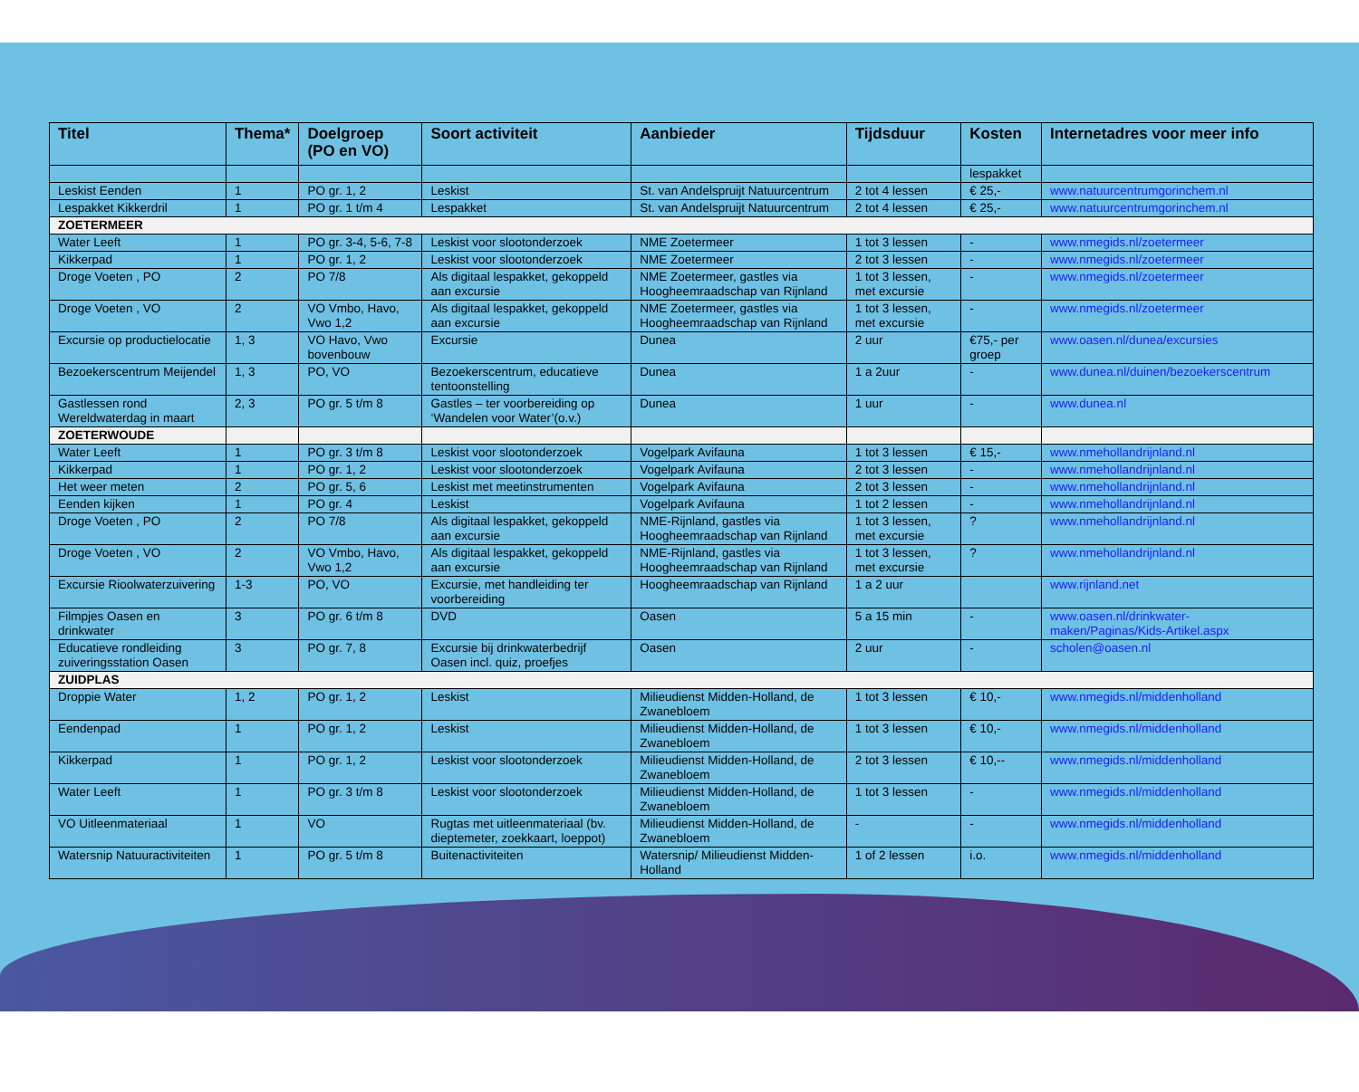| Titel | Thema* | Doelgroep (PO en VO) | Soort activiteit | Aanbieder | Tijdsduur | Kosten | Internetadres voor meer info |
| --- | --- | --- | --- | --- | --- | --- | --- |
| | | | | | | lespakket | |
| Leskist Eenden | 1 | PO gr. 1, 2 | Leskist | St. van Andelspruijt Natuurcentrum | 2 tot 4 lessen | € 25,- | www.natuurcentrumgorinchem.nl |
| Lespakket Kikkerdril | 1 | PO gr. 1 t/m 4 | Lespakket | St. van Andelspruijt Natuurcentrum | 2 tot 4 lessen | € 25,- | www.natuurcentrumgorinchem.nl |
| ZOETERMEER | | | | | | | |
| Water Leeft | 1 | PO gr. 3-4, 5-6, 7-8 | Leskist voor slootonderzoek | NME Zoetermeer | 1 tot 3 lessen | - | www.nmegids.nl/zoetermeer |
| Kikkerpad | 1 | PO gr. 1, 2 | Leskist voor slootonderzoek | NME Zoetermeer | 2 tot 3 lessen | - | www.nmegids.nl/zoetermeer |
| Droge Voeten , PO | 2 | PO 7/8 | Als digitaal lespakket, gekoppeld aan excursie | NME Zoetermeer, gastles via Hoogheemraadschap van Rijnland | 1 tot 3 lessen, met excursie | - | www.nmegids.nl/zoetermeer |
| Droge Voeten , VO | 2 | VO Vmbo, Havo, Vwo 1,2 | Als digitaal lespakket, gekoppeld aan excursie | NME Zoetermeer, gastles via Hoogheemraadschap van Rijnland | 1 tot 3 lessen, met excursie | - | www.nmegids.nl/zoetermeer |
| Excursie op productielocatie | 1, 3 | VO Havo, Vwo bovenbouw | Excursie | Dunea | 2 uur | €75,- per groep | www.oasen.nl/dunea/excursies |
| Bezoekerscentrum Meijendel | 1, 3 | PO, VO | Bezoekerscentrum, educatieve tentoonstelling | Dunea | 1 a 2uur | - | www.dunea.nl/duinen/bezoekerscentrum |
| Gastlessen rond Wereldwaterdag in maart | 2, 3 | PO gr. 5 t/m 8 | Gastles – ter voorbereiding op ‘Wandelen voor Water’(o.v.) | Dunea | 1 uur | - | www.dunea.nl |
| ZOETERWOUDE | | | | | | | |
| Water Leeft | 1 | PO gr. 3 t/m 8 | Leskist voor slootonderzoek | Vogelpark Avifauna | 1 tot 3 lessen | € 15,- | www.nmehollandrijnland.nl |
| Kikkerpad | 1 | PO gr. 1, 2 | Leskist voor slootonderzoek | Vogelpark Avifauna | 2 tot 3 lessen | - | www.nmehollandrijnland.nl |
| Het weer meten | 2 | PO gr. 5, 6 | Leskist met meetinstrumenten | Vogelpark Avifauna | 2 tot 3 lessen | - | www.nmehollandrijnland.nl |
| Eenden kijken | 1 | PO gr. 4 | Leskist | Vogelpark Avifauna | 1 tot 2 lessen | - | www.nmehollandrijnland.nl |
| Droge Voeten , PO | 2 | PO 7/8 | Als digitaal lespakket, gekoppeld aan excursie | NME-Rijnland, gastles via Hoogheemraadschap van Rijnland | 1 tot 3 lessen, met excursie | ? | www.nmehollandrijnland.nl |
| Droge Voeten , VO | 2 | VO Vmbo, Havo, Vwo 1,2 | Als digitaal lespakket, gekoppeld aan excursie | NME-Rijnland, gastles via Hoogheemraadschap van Rijnland | 1 tot 3 lessen, met excursie | ? | www.nmehollandrijnland.nl |
| Excursie Rioolwaterzuivering | 1-3 | PO, VO | Excursie, met handleiding ter voorbereiding | Hoogheemraadschap van Rijnland | 1 a 2 uur | | www.rijnland.net |
| Filmpjes Oasen en drinkwater | 3 | PO gr. 6 t/m 8 | DVD | Oasen | 5 a 15 min | - | www.oasen.nl/drinkwater-maken/Paginas/Kids-Artikel.aspx |
| Educatieve rondleiding zuiveringsstation Oasen | 3 | PO gr. 7, 8 | Excursie bij drinkwaterbedrijf Oasen incl. quiz, proefjes | Oasen | 2 uur | - | scholen@oasen.nl |
| ZUIDPLAS | | | | | | | |
| Droppie Water | 1, 2 | PO gr. 1, 2 | Leskist | Milieudienst Midden-Holland, de Zwanebloem | 1 tot 3 lessen | € 10,- | www.nmegids.nl/middenholland |
| Eendenpad | 1 | PO gr. 1, 2 | Leskist | Milieudienst Midden-Holland, de Zwanebloem | 1 tot 3 lessen | € 10,- | www.nmegids.nl/middenholland |
| Kikkerpad | 1 | PO gr. 1, 2 | Leskist voor slootonderzoek | Milieudienst Midden-Holland, de Zwanebloem | 2 tot 3 lessen | € 10,-- | www.nmegids.nl/middenholland |
| Water Leeft | 1 | PO gr. 3 t/m 8 | Leskist voor slootonderzoek | Milieudienst Midden-Holland, de Zwanebloem | 1 tot 3 lessen | - | www.nmegids.nl/middenholland |
| VO Uitleenmateriaal | 1 | VO | Rugtas met uitleenmateriaal (bv. dieptemeter, zoekkaart, loeppot) | Milieudienst Midden-Holland, de Zwanebloem | - | - | www.nmegids.nl/middenholland |
| Watersnip Natuuractiviteiten | 1 | PO gr. 5 t/m 8 | Buitenactiviteiten | Watersnip/ Milieudienst Midden-Holland | 1 of 2 lessen | i.o. | www.nmegids.nl/middenholland |